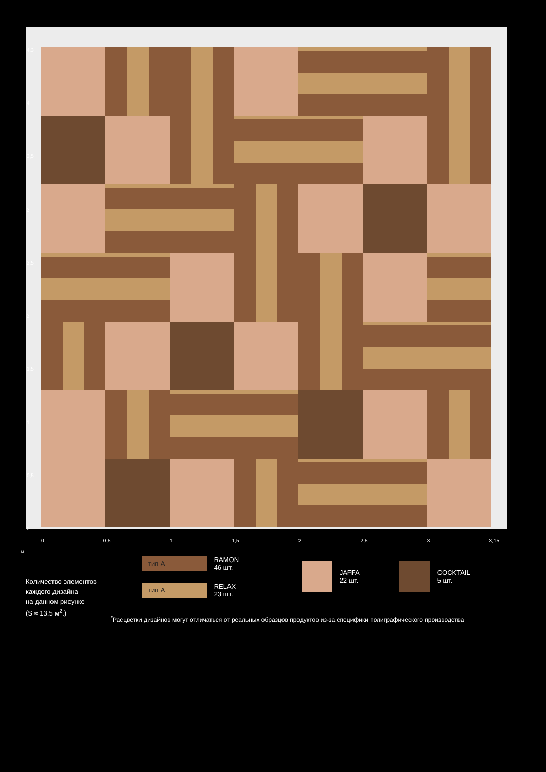4,3
4
3,5
3
2,5
2
1,5
1
0,5
0
0 0,5 1 1,5 2 2,5 3 3,15
м.
Количество элементов
каждого дизайна
на данном рисунке
(S ≈ 13,5 м<sup>2</sup>.)
тип А RAMON
46 шт.
тип А RELAX
23 шт.
JAFFA
22 шт.
COCKTAIL
5 шт.
<sup>*</sup> Расцветки дизайнов могут отличаться от реальных образцов продуктов из-за специфики полиграфического производства